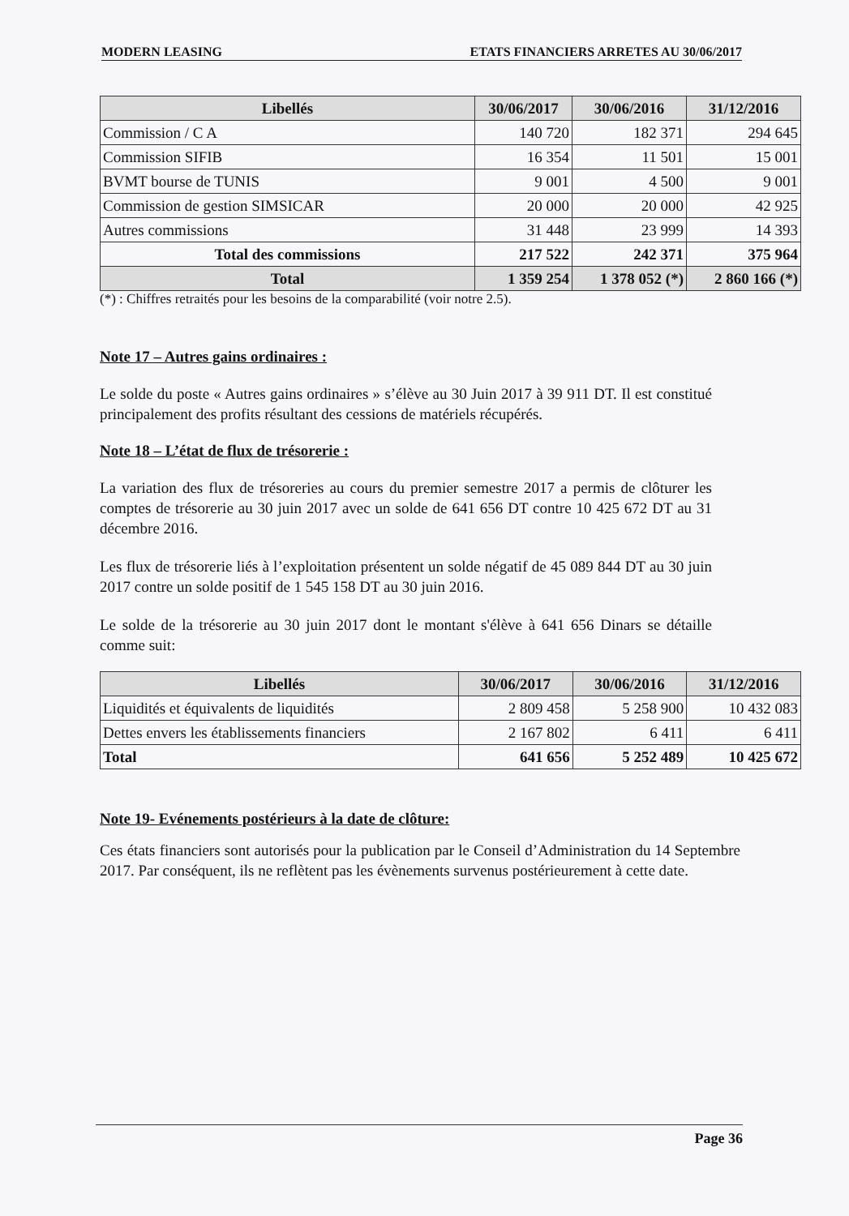MODERN LEASING ETATS FINANCIERS ARRETES AU 30/06/2017
| Libellés | 30/06/2017 | 30/06/2016 | 31/12/2016 |
| --- | --- | --- | --- |
| Commission / C A | 140 720 | 182 371 | 294 645 |
| Commission SIFIB | 16 354 | 11 501 | 15 001 |
| BVMT bourse de TUNIS | 9 001 | 4 500 | 9 001 |
| Commission de gestion SIMSICAR | 20 000 | 20 000 | 42 925 |
| Autres commissions | 31 448 | 23 999 | 14 393 |
| Total des commissions | 217 522 | 242 371 | 375 964 |
| Total | 1 359 254 | 1 378 052 (*) | 2 860 166 (*) |
(*) : Chiffres retraités pour les besoins de la comparabilité (voir notre 2.5).
Note 17 – Autres gains ordinaires :
Le solde du poste « Autres gains ordinaires » s’élève au 30 Juin 2017 à 39 911 DT. Il est constitué principalement des profits résultant des cessions de matériels récupérés.
Note 18 – L’état de flux de trésorerie :
La variation des flux de trésoreries au cours du premier semestre 2017 a permis de clôturer les comptes de trésorerie au 30 juin 2017 avec un solde de 641 656 DT contre 10 425 672 DT au 31 décembre 2016.
Les flux de trésorerie liés à l’exploitation présentent un solde négatif de 45 089 844 DT au 30 juin 2017 contre un solde positif de 1 545 158 DT au 30 juin 2016.
Le solde de la trésorerie au 30 juin 2017 dont le montant s'élève à 641 656 Dinars se détaille comme suit:
| Libellés | 30/06/2017 | 30/06/2016 | 31/12/2016 |
| --- | --- | --- | --- |
| Liquidités et équivalents de liquidités | 2 809 458 | 5 258 900 | 10 432 083 |
| Dettes envers les établissements financiers | 2 167 802 | 6 411 | 6 411 |
| Total | 641 656 | 5 252 489 | 10 425 672 |
Note 19- Evénements postérieurs à la date de clôture:
Ces états financiers sont autorisés pour la publication par le Conseil d’Administration du 14 Septembre 2017. Par conséquent, ils ne reflètent pas les évènements survenus postérieurement à cette date.
Page 36